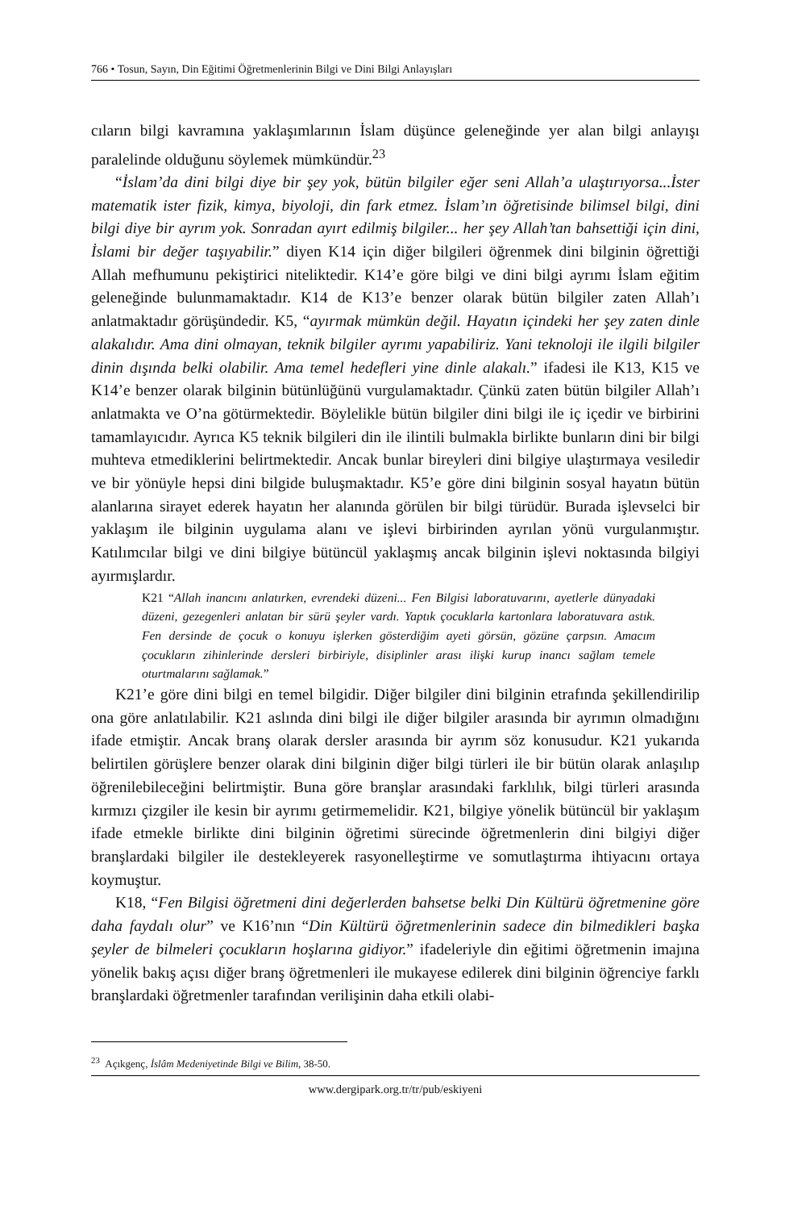766 • Tosun, Sayın, Din Eğitimi Öğretmenlerinin Bilgi ve Dini Bilgi Anlayışları
cıların bilgi kavramına yaklaşımlarının İslam düşünce geleneğinde yer alan bilgi anlayışı paralelinde olduğunu söylemek mümkündür.<sup>23</sup>
“İslam’da dini bilgi diye bir şey yok, bütün bilgiler eğer seni Allah’a ulaştırıyorsa...İster matematik ister fizik, kimya, biyoloji, din fark etmez. İslam’ın öğretisinde bilimsel bilgi, dini bilgi diye bir ayrım yok. Sonradan ayırt edilmiş bilgiler... her şey Allah’tan bahsettiği için dini, İslami bir değer taşıyabilir.” diyen K14 için diğer bilgileri öğrenmek dini bilginin öğrettiği Allah mefhumunu pekiştirici niteliktedir. K14’e göre bilgi ve dini bilgi ayrımı İslam eğitim geleneğinde bulunmamaktadır. K14 de K13’e benzer olarak bütün bilgiler zaten Allah’ı anlatmaktadır görüşündedir. K5, “ayırmak mümkün değil. Hayatın içindeki her şey zaten dinle alakalıdır. Ama dini olmayan, teknik bilgiler ayrımı yapabiliriz. Yani teknoloji ile ilgili bilgiler dinin dışında belki olabilir. Ama temel hedefleri yine dinle alakalı.” ifadesi ile K13, K15 ve K14’e benzer olarak bilginin bütünlüğünü vurgulamaktadır. Çünkü zaten bütün bilgiler Allah’ı anlatmakta ve O’na götürmektedir. Böylelikle bütün bilgiler dini bilgi ile iç içedir ve birbirini tamamlayıcıdır. Ayrıca K5 teknik bilgileri din ile ilintili bulmakla birlikte bunların dini bir bilgi muhteva etmediklerini belirtmektedir. Ancak bunlar bireyleri dini bilgiye ulaştırmaya vesiledir ve bir yönüyle hepsi dini bilgide buluşmaktadır. K5’e göre dini bilginin sosyal hayatın bütün alanlarına sirayet ederek hayatın her alanında görülen bir bilgi türüdür. Burada işlevselci bir yaklaşım ile bilginin uygulama alanı ve işlevi birbirinden ayrılan yönü vurgulanmıştır. Katılımcılar bilgi ve dini bilgiye bütüncül yaklaşmış ancak bilginin işlevi noktasında bilgiyi ayırmışlardır.
K21 “Allah inancını anlatırken, evrendeki düzeni... Fen Bilgisi laboratuvarını, ayetlerle dünyadaki düzeni, gezegenleri anlatan bir sürü şeyler vardı. Yaptık çocuklarla kartonlara laboratuvara astık. Fen dersinde de çocuk o konuyu işlerken gösterdiğim ayeti görsün, gözüne çarpsın. Amacım çocukların zihinlerinde dersleri birbiriyle, disiplinler arası ilişki kurup inancı sağlam temele oturtmalarını sağlamak.”
K21’e göre dini bilgi en temel bilgidir. Diğer bilgiler dini bilginin etrafında şekillendirilip ona göre anlatılabilir. K21 aslında dini bilgi ile diğer bilgiler arasında bir ayrımın olmadığını ifade etmiştir. Ancak branş olarak dersler arasında bir ayrım söz konusudur. K21 yukarıda belirtilen görüşlere benzer olarak dini bilginin diğer bilgi türleri ile bir bütün olarak anlaşılıp öğrenilebileceğini belirtmiştir. Buna göre branşlar arasındaki farklılık, bilgi türleri arasında kırmızı çizgiler ile kesin bir ayrımı getirmemelidir. K21, bilgiye yönelik bütüncül bir yaklaşım ifade etmekle birlikte dini bilginin öğretimi sürecinde öğretmenlerin dini bilgiyi diğer branşlardaki bilgiler ile destekleyerek rasyonelleştirme ve somutlaştırma ihtiyacını ortaya koymuştur.
K18, “Fen Bilgisi öğretmeni dini değerlerden bahsetse belki Din Kültürü öğretmenine göre daha faydalı olur” ve K16’nın “Din Kültürü öğretmenlerinin sadece din bilmedikleri başka şeyler de bilmeleri çocukların hoşlarına gidiyor.” ifadeleriyle din eğitimi öğretmenin imajına yönelik bakış açısı diğer branş öğretmenleri ile mukayese edilerek dini bilginin öğrenciye farklı branşlardaki öğretmenler tarafından verilişinin daha etkili olabi-
<sup>23</sup> Açıkgenç, İslâm Medeniyetinde Bilgi ve Bilim, 38-50.
www.dergipark.org.tr/tr/pub/eskiyeni